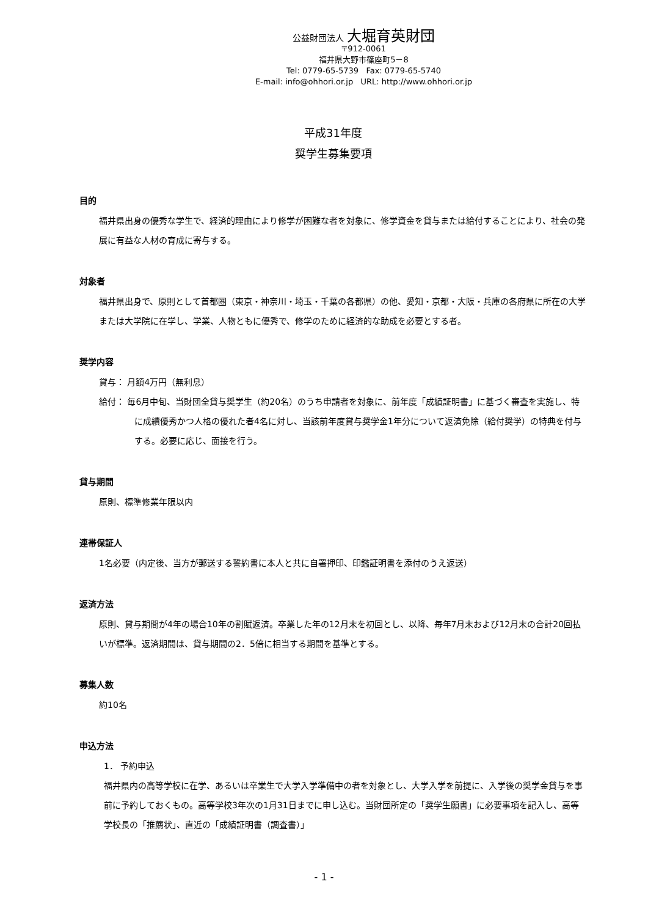公益財団法人 大堀育英財団
〒912-0061
福井県大野市篠座町5－8
Tel: 0779-65-5739 Fax: 0779-65-5740
E-mail: info@ohhori.or.jp URL: http://www.ohhori.or.jp
平成31年度
奨学生募集要項
目的
福井県出身の優秀な学生で、経済的理由により修学が困難な者を対象に、修学資金を貸与または給付することにより、社会の発展に有益な人材の育成に寄与する。
対象者
福井県出身で、原則として首都圏（東京・神奈川・埼玉・千葉の各都県）の他、愛知・京都・大阪・兵庫の各府県に所在の大学または大学院に在学し、学業、人物ともに優秀で、修学のために経済的な助成を必要とする者。
奨学内容
貸与： 月額4万円（無利息）
給付： 毎6月中旬、当財団全貸与奨学生（約20名）のうち申請者を対象に、前年度「成績証明書」に基づく審査を実施し、特に成績優秀かつ人格の優れた者4名に対し、当該前年度貸与奨学金1年分について返済免除（給付奨学）の特典を付与する。必要に応じ、面接を行う。
貸与期間
原則、標準修業年限以内
連帯保証人
1名必要（内定後、当方が郵送する誓約書に本人と共に自署押印、印鑑証明書を添付のうえ返送）
返済方法
原則、貸与期間が4年の場合10年の割賦返済。卒業した年の12月末を初回とし、以降、毎年7月末および12月末の合計20回払いが標準。返済期間は、貸与期間の2．5倍に相当する期間を基準とする。
募集人数
約10名
申込方法
1． 予約申込
福井県内の高等学校に在学、あるいは卒業生で大学入学準備中の者を対象とし、大学入学を前提に、入学後の奨学金貸与を事前に予約しておくもの。高等学校3年次の1月31日までに申し込む。当財団所定の「奨学生願書」に必要事項を記入し、高等学校長の「推薦状」、直近の「成績証明書（調査書）」
- 1 -